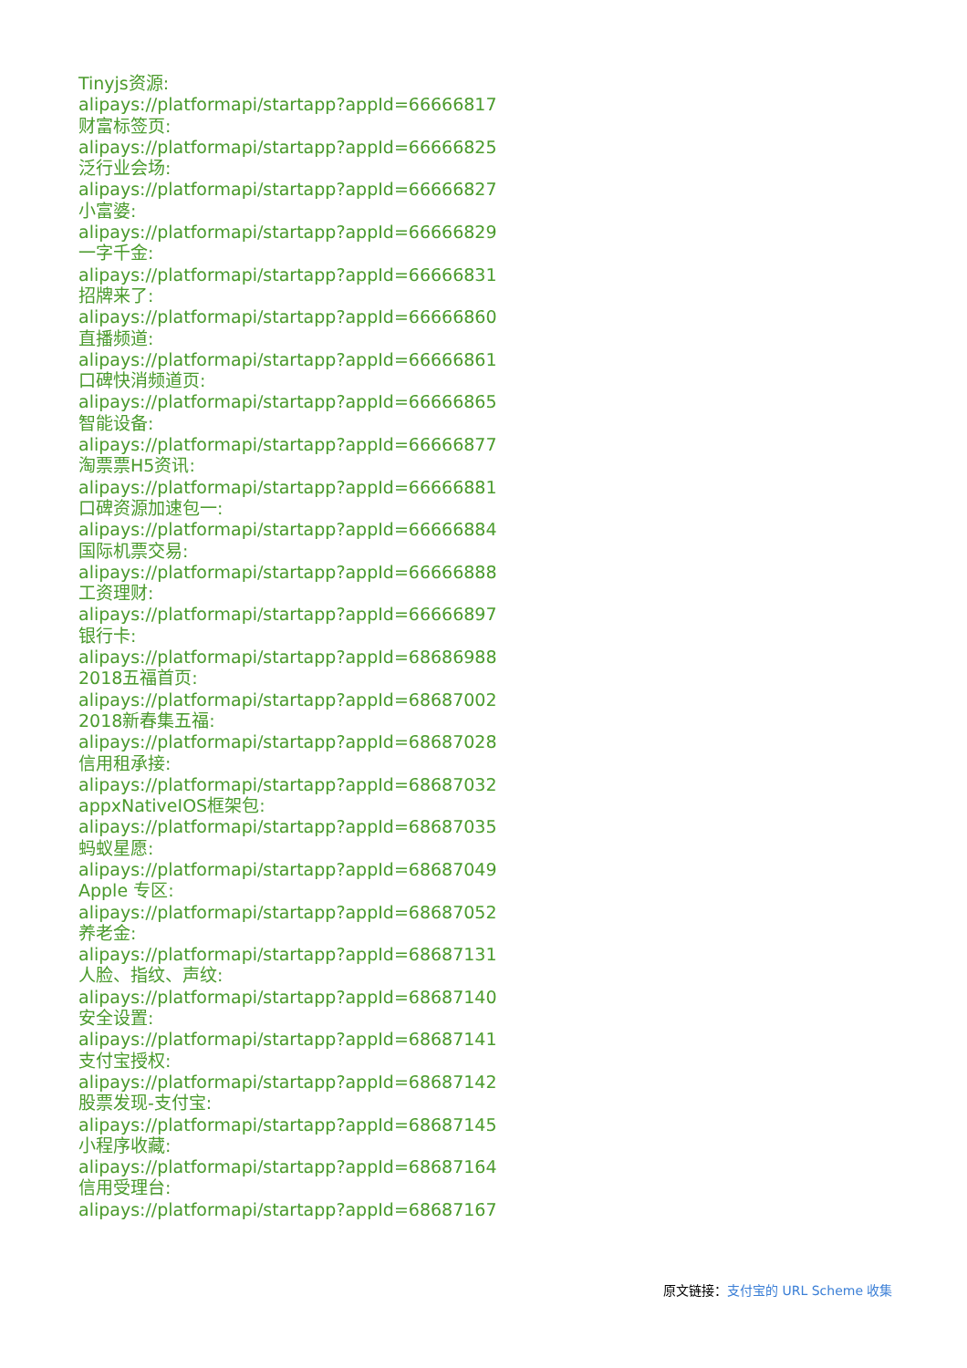Tinyjs资源:
alipays://platformapi/startapp?appId=66666817
财富标签页:
alipays://platformapi/startapp?appId=66666825
泛行业会场:
alipays://platformapi/startapp?appId=66666827
小富婆:
alipays://platformapi/startapp?appId=66666829
一字千金:
alipays://platformapi/startapp?appId=66666831
招牌来了:
alipays://platformapi/startapp?appId=66666860
直播频道:
alipays://platformapi/startapp?appId=66666861
口碑快消频道页:
alipays://platformapi/startapp?appId=66666865
智能设备:
alipays://platformapi/startapp?appId=66666877
淘票票H5资讯:
alipays://platformapi/startapp?appId=66666881
口碑资源加速包一:
alipays://platformapi/startapp?appId=66666884
国际机票交易:
alipays://platformapi/startapp?appId=66666888
工资理财:
alipays://platformapi/startapp?appId=66666897
银行卡:
alipays://platformapi/startapp?appId=68686988
2018五福首页:
alipays://platformapi/startapp?appId=68687002
2018新春集五福:
alipays://platformapi/startapp?appId=68687028
信用租承接:
alipays://platformapi/startapp?appId=68687032
appxNativeIOS框架包:
alipays://platformapi/startapp?appId=68687035
蚂蚁星愿:
alipays://platformapi/startapp?appId=68687049
Apple 专区:
alipays://platformapi/startapp?appId=68687052
养老金:
alipays://platformapi/startapp?appId=68687131
人脸、指纹、声纹:
alipays://platformapi/startapp?appId=68687140
安全设置:
alipays://platformapi/startapp?appId=68687141
支付宝授权:
alipays://platformapi/startapp?appId=68687142
股票发现-支付宝:
alipays://platformapi/startapp?appId=68687145
小程序收藏:
alipays://platformapi/startapp?appId=68687164
信用受理台:
alipays://platformapi/startapp?appId=68687167
原文链接：支付宝的 URL Scheme 收集